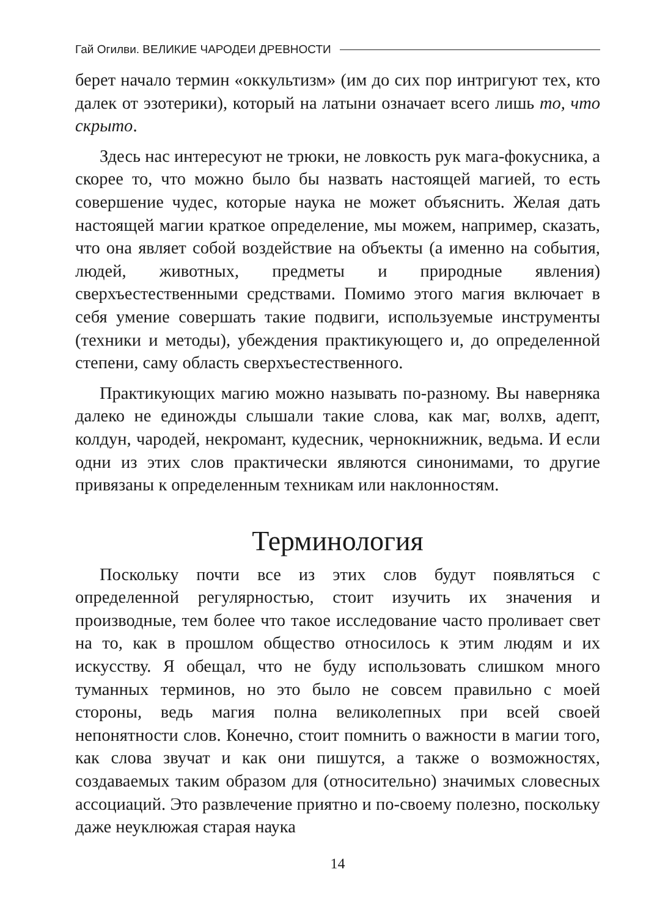Гай Огилви. ВЕЛИКИЕ ЧАРОДЕИ ДРЕВНОСТИ
берет начало термин «оккультизм» (им до сих пор интригуют тех, кто далек от эзотерики), который на латыни означает всего лишь то, что скрыто.
Здесь нас интересуют не трюки, не ловкость рук мага-фокусника, а скорее то, что можно было бы назвать настоящей магией, то есть совершение чудес, которые наука не может объяснить. Желая дать настоящей магии краткое определение, мы можем, например, сказать, что она являет собой воздействие на объекты (а именно на события, людей, животных, предметы и природные явления) сверхъестественными средствами. Помимо этого магия включает в себя умение совершать такие подвиги, используемые инструменты (техники и методы), убеждения практикующего и, до определенной степени, саму область сверхъестественного.
Практикующих магию можно называть по-разному. Вы наверняка далеко не единожды слышали такие слова, как маг, волхв, адепт, колдун, чародей, некромант, кудесник, чернокнижник, ведьма. И если одни из этих слов практически являются синонимами, то другие привязаны к определенным техникам или наклонностям.
Терминология
Поскольку почти все из этих слов будут появляться с определенной регулярностью, стоит изучить их значения и производные, тем более что такое исследование часто проливает свет на то, как в прошлом общество относилось к этим людям и их искусству. Я обещал, что не буду использовать слишком много туманных терминов, но это было не совсем правильно с моей стороны, ведь магия полна великолепных при всей своей непонятности слов. Конечно, стоит помнить о важности в магии того, как слова звучат и как они пишутся, а также о возможностях, создаваемых таким образом для (относительно) значимых словесных ассоциаций. Это развлечение приятно и по-своему полезно, поскольку даже неуклюжая старая наука
14